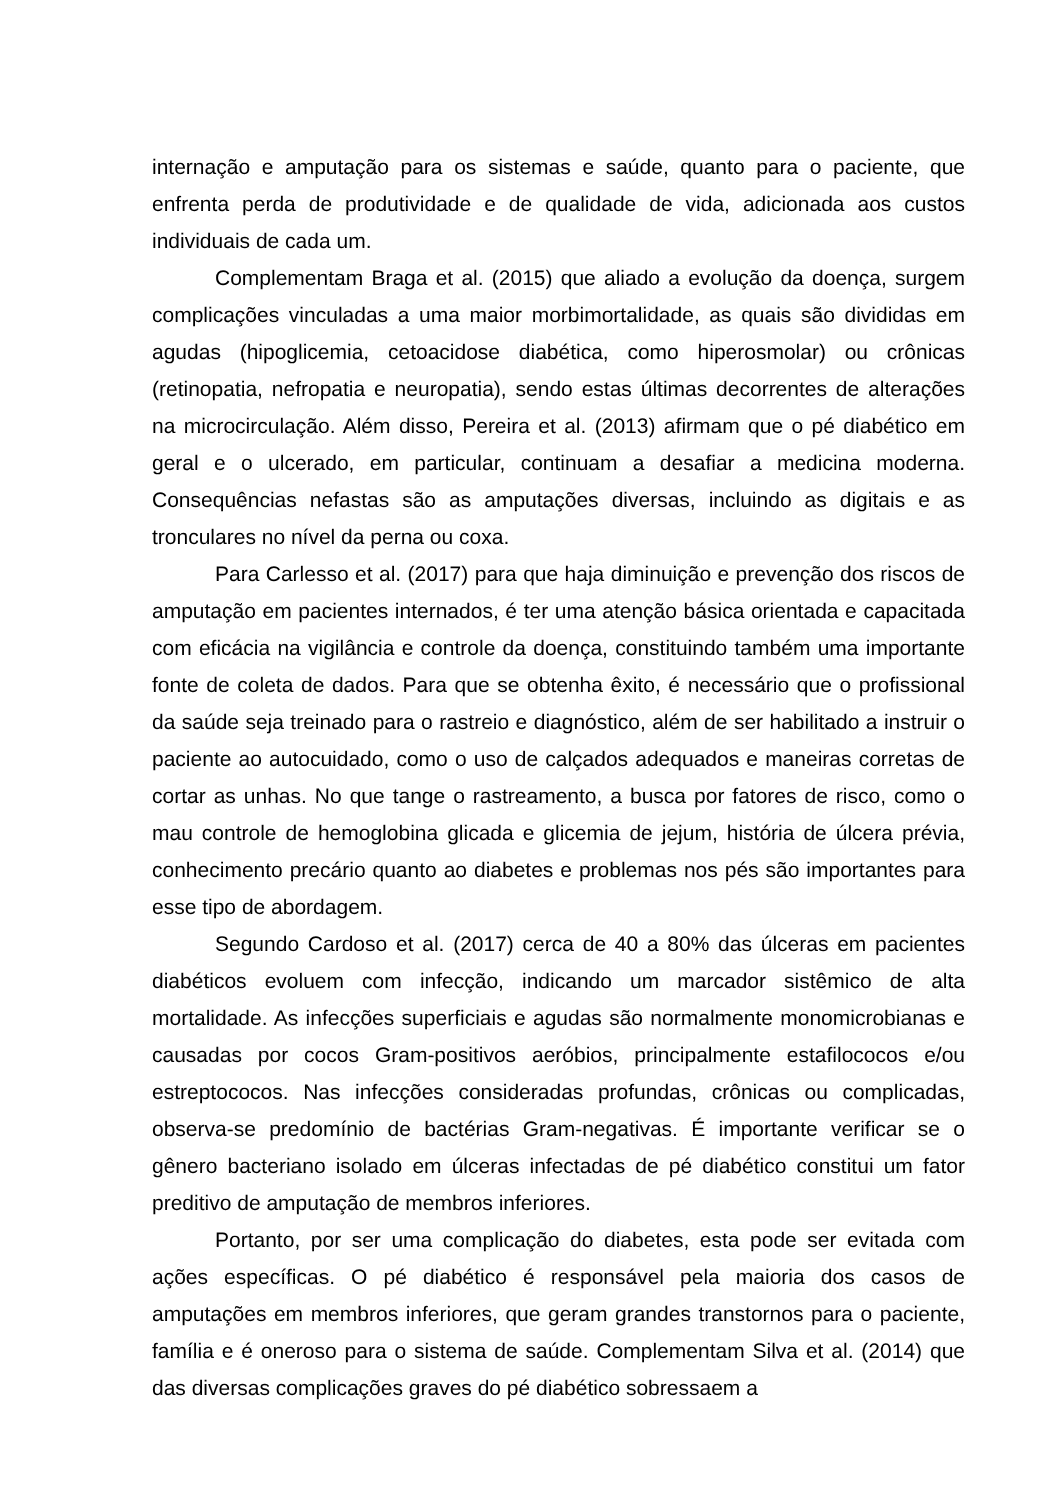internação e amputação para os sistemas e saúde, quanto para o paciente, que enfrenta perda de produtividade e de qualidade de vida, adicionada aos custos individuais de cada um.
Complementam Braga et al. (2015) que aliado a evolução da doença, surgem complicações vinculadas a uma maior morbimortalidade, as quais são divididas em agudas (hipoglicemia, cetoacidose diabética, como hiperosmolar) ou crônicas (retinopatia, nefropatia e neuropatia), sendo estas últimas decorrentes de alterações na microcirculação. Além disso, Pereira et al. (2013) afirmam que o pé diabético em geral e o ulcerado, em particular, continuam a desafiar a medicina moderna. Consequências nefastas são as amputações diversas, incluindo as digitais e as tronculares no nível da perna ou coxa.
Para Carlesso et al. (2017) para que haja diminuição e prevenção dos riscos de amputação em pacientes internados, é ter uma atenção básica orientada e capacitada com eficácia na vigilância e controle da doença, constituindo também uma importante fonte de coleta de dados. Para que se obtenha êxito, é necessário que o profissional da saúde seja treinado para o rastreio e diagnóstico, além de ser habilitado a instruir o paciente ao autocuidado, como o uso de calçados adequados e maneiras corretas de cortar as unhas. No que tange o rastreamento, a busca por fatores de risco, como o mau controle de hemoglobina glicada e glicemia de jejum, história de úlcera prévia, conhecimento precário quanto ao diabetes e problemas nos pés são importantes para esse tipo de abordagem.
Segundo Cardoso et al. (2017) cerca de 40 a 80% das úlceras em pacientes diabéticos evoluem com infecção, indicando um marcador sistêmico de alta mortalidade. As infecções superficiais e agudas são normalmente monomicrobianas e causadas por cocos Gram-positivos aeróbios, principalmente estafilococos e/ou estreptococos. Nas infecções consideradas profundas, crônicas ou complicadas, observa-se predomínio de bactérias Gram-negativas. É importante verificar se o gênero bacteriano isolado em úlceras infectadas de pé diabético constitui um fator preditivo de amputação de membros inferiores.
Portanto, por ser uma complicação do diabetes, esta pode ser evitada com ações específicas. O pé diabético é responsável pela maioria dos casos de amputações em membros inferiores, que geram grandes transtornos para o paciente, família e é oneroso para o sistema de saúde. Complementam Silva et al. (2014) que das diversas complicações graves do pé diabético sobressaem a